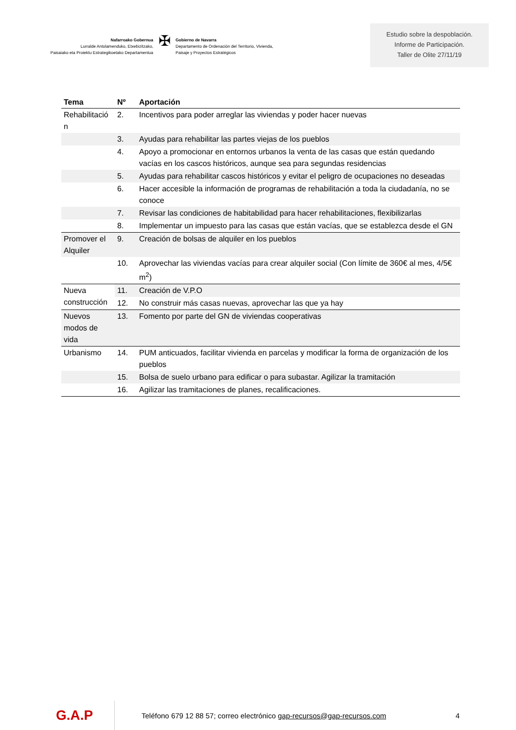Nafarroako Gobernua
Lurralde Antolamenduko, Etxebizitzako,
Paisaiako eta Proiektu Estrategikoetako Departamentua
✠
Gobierno de Navarra
Departamento de Ordenación del Territorio, Vivienda,
Paisaje y Proyectos Estratégicos
Estudio sobre la despoblación.
Informe de Participación.
Taller de Olite 27/11/19
| Tema | Nº | Aportación |
| --- | --- | --- |
| Rehabilitació n | 2. | Incentivos para poder arreglar las viviendas y poder hacer nuevas |
| | 3. | Ayudas para rehabilitar las partes viejas de los pueblos |
| | 4. | Apoyo a promocionar en entornos urbanos la venta de las casas que están quedando vacías en los cascos históricos, aunque sea para segundas residencias |
| | 5. | Ayudas para rehabilitar cascos históricos y evitar el peligro de ocupaciones no deseadas |
| | 6. | Hacer accesible la información de programas de rehabilitación a toda la ciudadanía, no se conoce |
| | 7. | Revisar las condiciones de habitabilidad para hacer rehabilitaciones, flexibilizarlas |
| | 8. | Implementar un impuesto para las casas que están vacías, que se establezca desde el GN |
| Promover el Alquiler | 9. | Creación de bolsas de alquiler en los pueblos |
| | 10. | Aprovechar las viviendas vacías para crear alquiler social (Con límite de 360€ al mes, 4/5€ m<sup>2</sup>) |
| Nueva construcción | 11. | Creación de V.P.O |
| | 12. | No construir más casas nuevas, aprovechar las que ya hay |
| Nuevos modos de vida | 13. | Fomento por parte del GN de viviendas cooperativas |
| Urbanismo | 14. | PUM anticuados, facilitar vivienda en parcelas y modificar la forma de organización de los pueblos |
| | 15. | Bolsa de suelo urbano para edificar o para subastar. Agilizar la tramitación |
| | 16. | Agilizar las tramitaciones de planes, recalificaciones. |
G.A.P
Teléfono 679 12 88 57; correo electrónico gap-recursos@gap-recursos.com
4